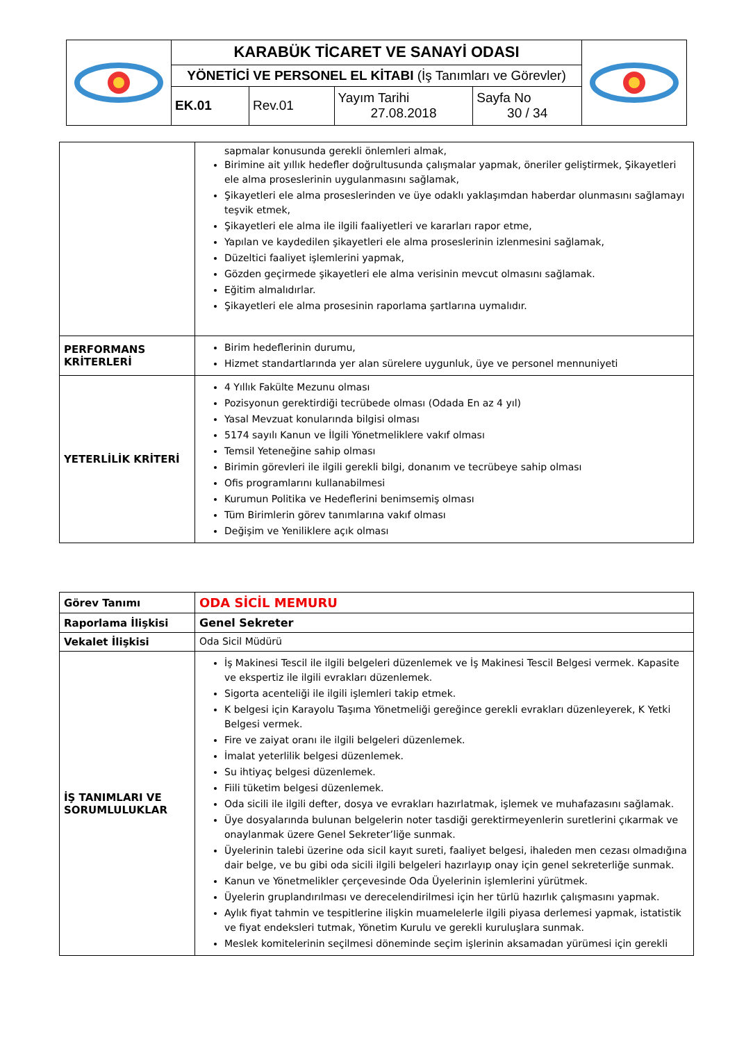| | KARABÜK TİCARET VE SANAYİ ODASI | | | | |
| | YÖNETİCİ VE PERSONEL EL KİTABI (İş Tanımları ve Görevler) | | | | |
| | EK.01 | Rev.01 | Yayım Tarihi 27.08.2018 | Sayfa No 30 / 34 | |
| | sapmalar konusunda gerekli önlemleri almak, Birimine ait yıllık hedefler doğrultusunda çalışmalar yapmak, öneriler geliştirmek, Şikayetleri ele alma proseslerinin uygulanmasını sağlamak, Şikayetleri ele alma proseslerinden ve üye odaklı yaklaşımdan haberdar olunmasını sağlamayı teşvik etmek, Şikayetleri ele alma ile ilgili faaliyetleri ve kararları rapor etme, Yapılan ve kaydedilen şikayetleri ele alma proseslerinin izlenmesini sağlamak, Düzeltici faaliyet işlemlerini yapmak, Gözden geçirmede şikayetleri ele alma verisinin mevcut olmasını sağlamak. Eğitim almalıdırlar. Şikayetleri ele alma prosesinin raporlama şartlarına uymalıdır. |
| PERFORMANS KRİTERLERİ | Birim hedeflerinin durumu, Hizmet standartlarında yer alan sürelere uygunluk, üye ve personel mennuniyeti |
| YETERLİLİK KRİTERİ | 4 Yıllık Fakülte Mezunu olması Pozisyonun gerektirdiği tecrübede olması (Odada En az 4 yıl) Yasal Mevzuat konularında bilgisi olması 5174 sayılı Kanun ve İlgili Yönetmeliklere vakıf olması Temsil Yeteneğine sahip olması Birimin görevleri ile ilgili gerekli bilgi, donanım ve tecrübeye sahip olması Ofis programlarını kullanabilmesi Kurumun Politika ve Hedeflerini benimsemiş olması Tüm Birimlerin görev tanımlarına vakıf olması Değişim ve Yeniliklere açık olması |
| Görev Tanımı | ODA SİCİL MEMURU |
| Raporlama İlişkisi | Genel Sekreter |
| Vekalet İlişkisi | Oda Sicil Müdürü |
| İŞ TANIMLARI VE SORUMLULUKLAR | İş Makinesi Tescil ile ilgili belgeleri düzenlemek ve İş Makinesi Tescil Belgesi vermek. Kapasite ve ekspertiz ile ilgili evrakları düzenlemek. Sigorta acenteliği ile ilgili işlemleri takip etmek. K belgesi için Karayolu Taşıma Yönetmeliği gereğince gerekli evrakları düzenleyerek, K Yetki Belgesi vermek. Fire ve zaiyat oranı ile ilgili belgeleri düzenlemek. İmalat yeterlilik belgesi düzenlemek. Su ihtiyaç belgesi düzenlemek. Fiili tüketim belgesi düzenlemek. Oda sicili ile ilgili defter, dosya ve evrakları hazırlatmak, işlemek ve muhafazasını sağlamak. Üye dosyalarında bulunan belgelerin noter tasdiği gerektirmeyenlerin suretlerini çıkarmak ve onaylanmak üzere Genel Sekreter’liğe sunmak. Üyelerinin talebi üzerine oda sicil kayıt sureti, faaliyet belgesi, ihaleden men cezası olmadığına dair belge, ve bu gibi oda sicili ilgili belgeleri hazırlayıp onay için genel sekreterliğe sunmak. Kanun ve Yönetmelikler çerçevesinde Oda Üyelerinin işlemlerini yürütmek. Üyelerin gruplandırılması ve derecelendirilmesi için her türlü hazırlık çalışmasını yapmak. Aylık fiyat tahmin ve tespitlerine ilişkin muamelelerle ilgili piyasa derlemesi yapmak, istatistik ve fiyat endeksleri tutmak, Yönetim Kurulu ve gerekli kuruluşlara sunmak. Meslek komitelerinin seçilmesi döneminde seçim işlerinin aksamadan yürümesi için gerekli |